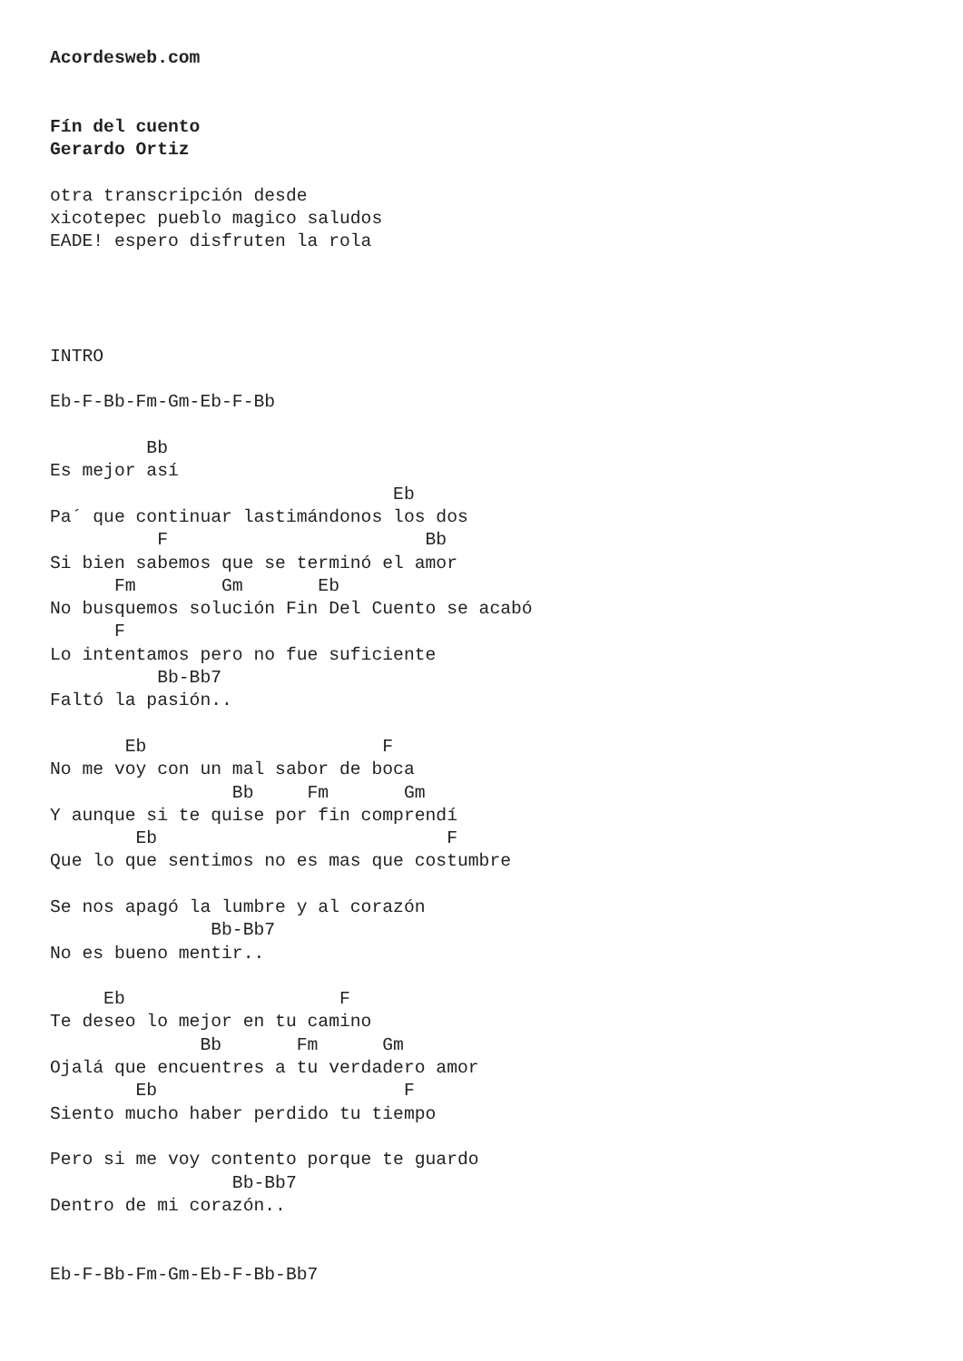Acordesweb.com


Fín del cuento
Gerardo Ortiz

otra transcripción desde
xicotepec pueblo magico saludos
EADE! espero disfruten la rola




INTRO

Eb-F-Bb-Fm-Gm-Eb-F-Bb

         Bb
Es mejor así
                                Eb
Pa´ que continuar lastimándonos los dos
          F                        Bb
Si bien sabemos que se terminó el amor
      Fm        Gm       Eb
No busquemos solución Fin Del Cuento se acabó
      F
Lo intentamos pero no fue suficiente
          Bb-Bb7
Faltó la pasión..

       Eb                      F
No me voy con un mal sabor de boca
                 Bb     Fm       Gm
Y aunque si te quise por fin comprendí
        Eb                           F
Que lo que sentimos no es mas que costumbre

Se nos apagó la lumbre y al corazón
               Bb-Bb7
No es bueno mentir..

     Eb                    F
Te deseo lo mejor en tu camino
              Bb       Fm      Gm
Ojalá que encuentres a tu verdadero amor
        Eb                       F
Siento mucho haber perdido tu tiempo

Pero si me voy contento porque te guardo
                 Bb-Bb7
Dentro de mi corazón..


Eb-F-Bb-Fm-Gm-Eb-F-Bb-Bb7